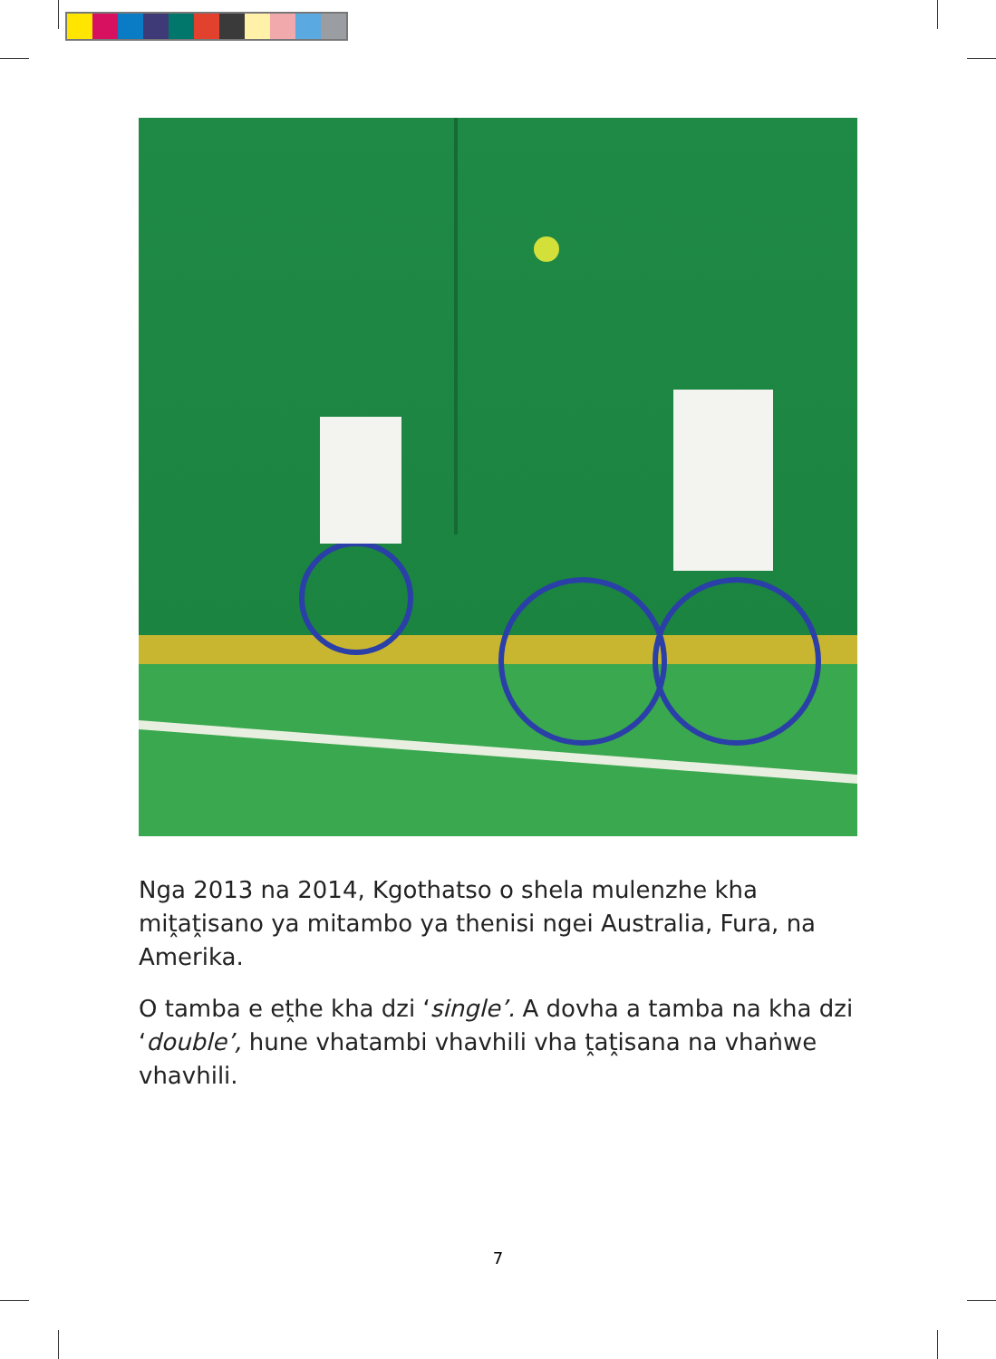Nga 2013 na 2014, Kgothatso o shela mulenzhe kha miṱaṱisano ya mitambo ya thenisi ngei Australia, Fura, na Amerika.
O tamba e eṱhe kha dzi ‘single’. A dovha a tamba na kha dzi ‘double’, hune vhatambi vhavhili vha ṱaṱisana na vhaṅwe vhavhili.
7